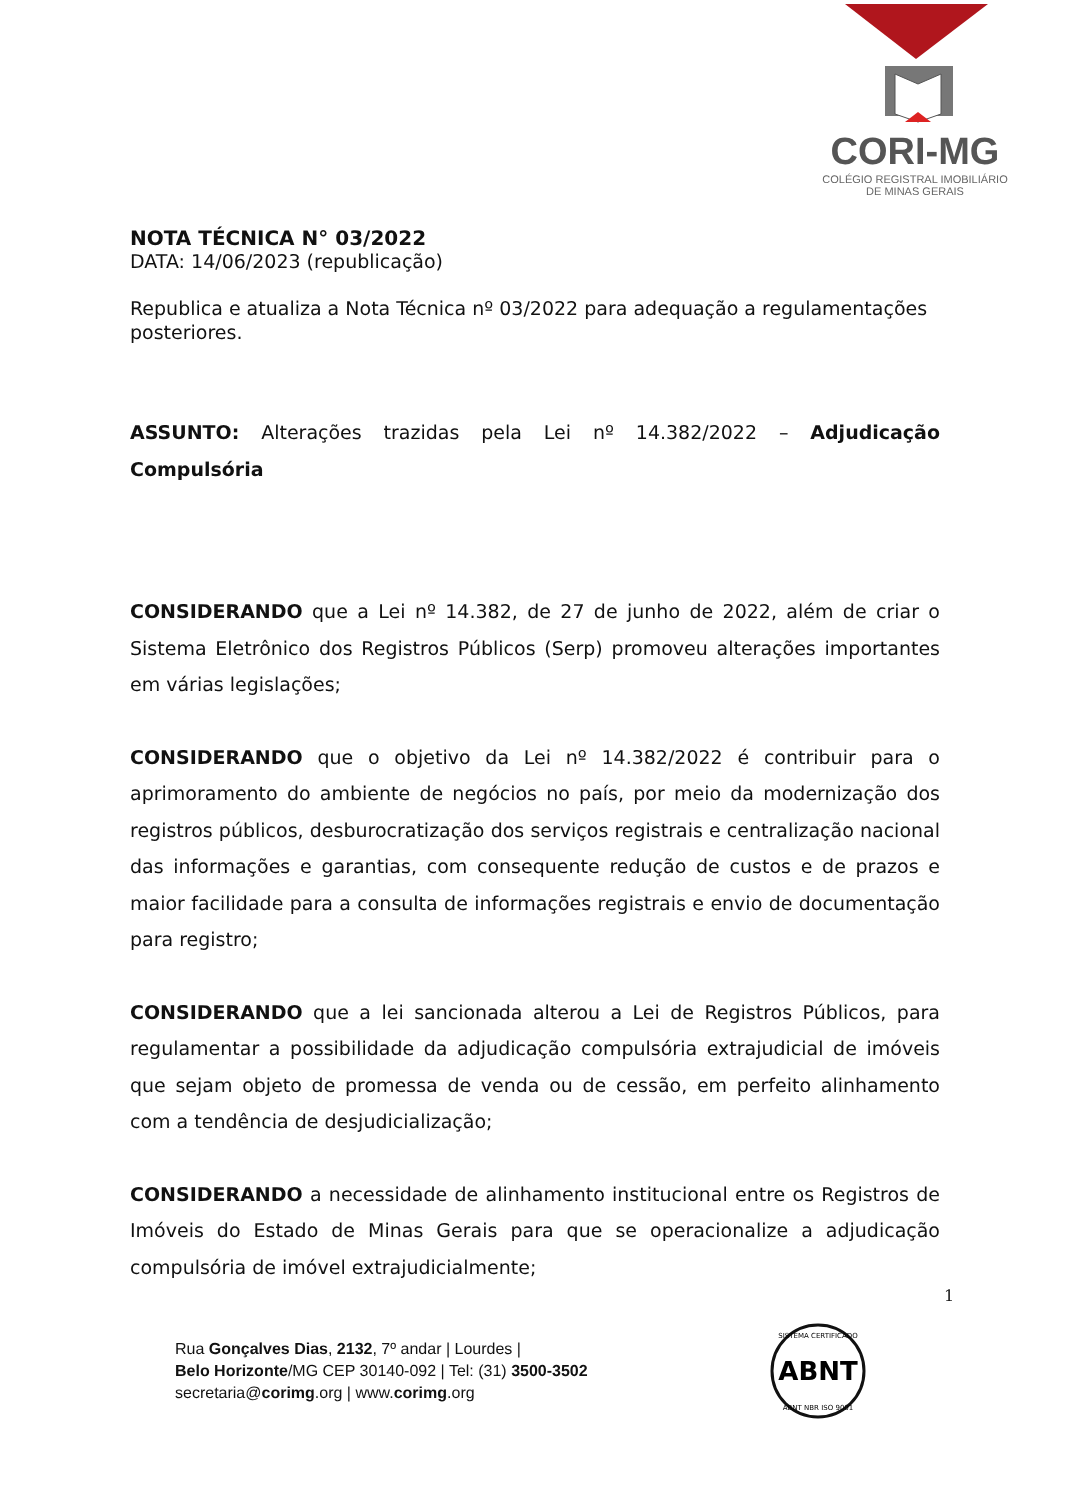CORI-MG
COLÉGIO REGISTRAL IMOBILIÁRIO
DE MINAS GERAIS
NOTA TÉCNICA N° 03/2022
DATA: 14/06/2023 (republicação)
Republica e atualiza a Nota Técnica nº 03/2022 para adequação a regulamentações posteriores.
ASSUNTO: Alterações trazidas pela Lei nº 14.382/2022 – Adjudicação Compulsória
CONSIDERANDO que a Lei nº 14.382, de 27 de junho de 2022, além de criar o Sistema Eletrônico dos Registros Públicos (Serp) promoveu alterações importantes em várias legislações;
CONSIDERANDO que o objetivo da Lei nº 14.382/2022 é contribuir para o aprimoramento do ambiente de negócios no país, por meio da modernização dos registros públicos, desburocratização dos serviços registrais e centralização nacional das informações e garantias, com consequente redução de custos e de prazos e maior facilidade para a consulta de informações registrais e envio de documentação para registro;
CONSIDERANDO que a lei sancionada alterou a Lei de Registros Públicos, para regulamentar a possibilidade da adjudicação compulsória extrajudicial de imóveis que sejam objeto de promessa de venda ou de cessão, em perfeito alinhamento com a tendência de desjudicialização;
CONSIDERANDO a necessidade de alinhamento institucional entre os Registros de Imóveis do Estado de Minas Gerais para que se operacionalize a adjudicação compulsória de imóvel extrajudicialmente;
1
Rua Gonçalves Dias, 2132, 7º andar | Lourdes |
Belo Horizonte/MG CEP 30140-092 | Tel: (31) 3500-3502
secretaria@corimg.org | www.corimg.org
ABNT
SISTEMA CERTIFICADO
ABNT NBR ISO 9001